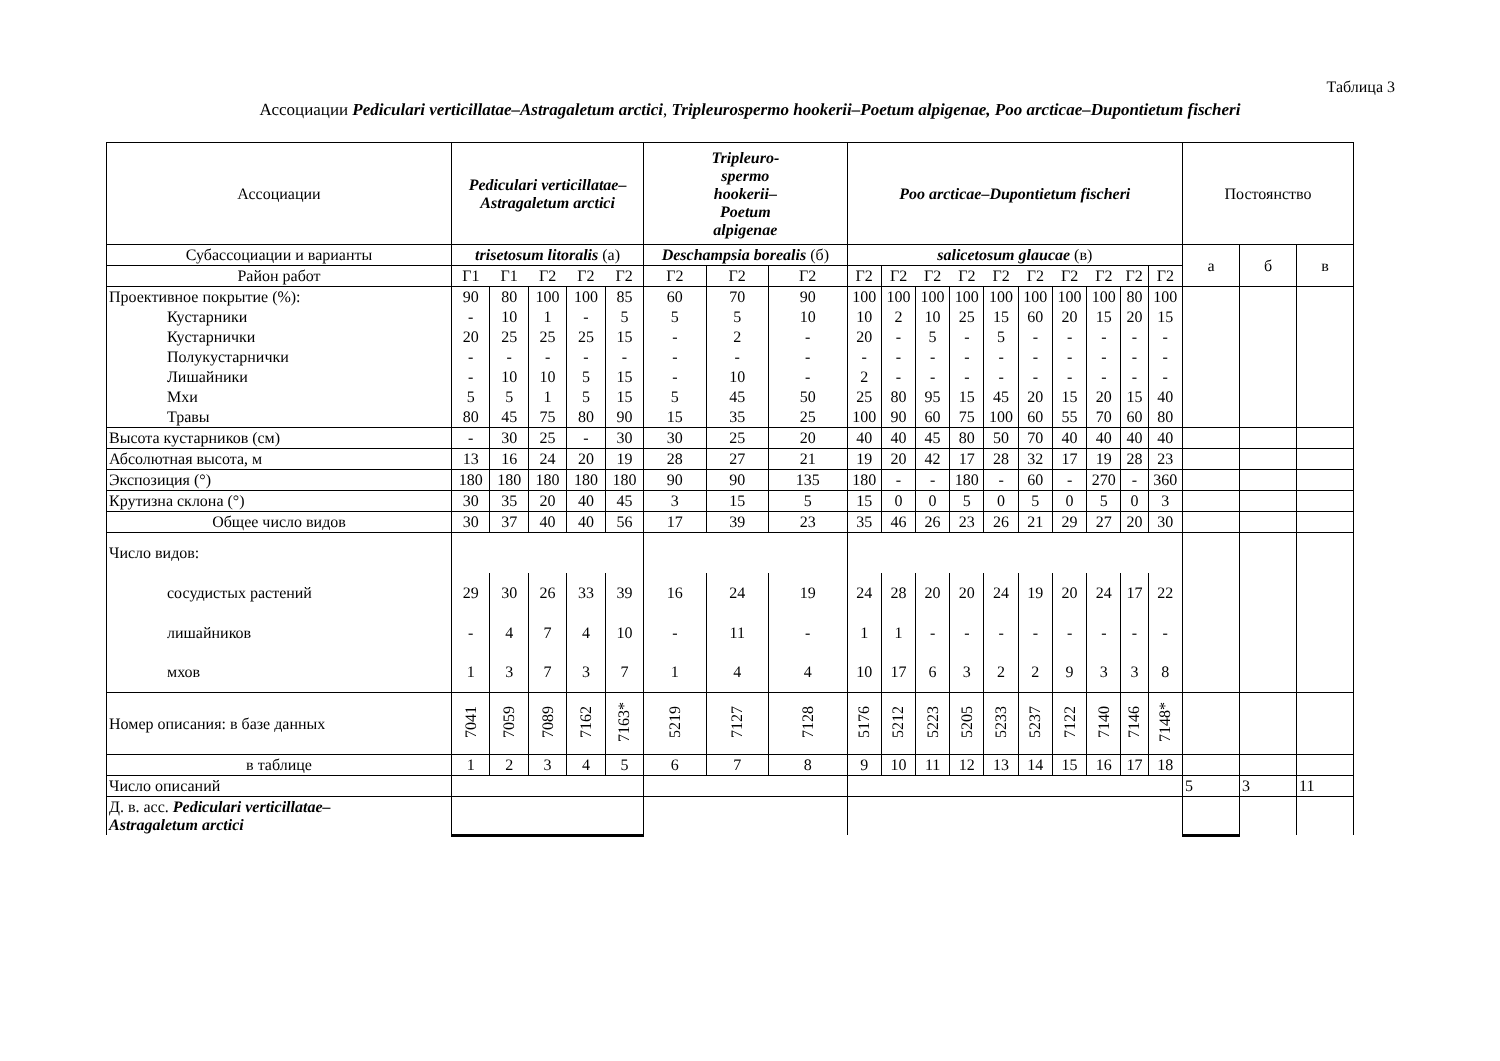Таблица 3
Ассоциации Pediculari verticillatae–Astragaletum arctici, Tripleurospermo hookerii–Poetum alpigenae, Poo arcticae–Dupontietum fischeri
| Ассоциации | Pediculari verticillatae– Astragaletum arctici | | | | | Tripleuro- spermo hookerii– Poetum alpigenae | | | Poo arcticae–Dupontietum fischeri | | | | | | | | | | Постоянство | | |
| --- | --- | --- | --- | --- | --- | --- | --- | --- | --- | --- | --- | --- | --- | --- | --- | --- | --- | --- | --- | --- | --- |
| Субассоциации и варианты | trisetosum litoralis (а) | | | | | Deschampsia borealis (б) | | | salicetosum glaucae (в) | | | | | | | | | | а | б | в |
| Район работ | Г1 | Г1 | Г2 | Г2 | Г2 | Г2 | Г2 | Г2 | Г2 | Г2 | Г2 | Г2 | Г2 | Г2 | Г2 | Г2 | Г2 | Г2 | | | |
| Проективное покрытие (%): | 90 | 80 | 100 | 100 | 85 | 60 | 70 | 90 | 100 | 100 | 100 | 100 | 100 | 100 | 100 | 100 | 80 | 100 | | | |
| Кустарники | - | 10 | 1 | - | 5 | 5 | 5 | 10 | 10 | 2 | 10 | 25 | 15 | 60 | 20 | 15 | 20 | 15 | | | |
| Кустарнички | 20 | 25 | 25 | 25 | 15 | - | 2 | - | 20 | - | 5 | - | 5 | - | - | - | - | - | | | |
| Полукустарнички | - | - | - | - | - | - | - | - | - | - | - | - | - | - | - | - | - | - | | | |
| Лишайники | - | 10 | 10 | 5 | 15 | - | 10 | - | 2 | - | - | - | - | - | - | - | - | - | | | |
| Мхи | 5 | 5 | 1 | 5 | 15 | 5 | 45 | 50 | 25 | 80 | 95 | 15 | 45 | 20 | 15 | 20 | 15 | 40 | | | |
| Травы | 80 | 45 | 75 | 80 | 90 | 15 | 35 | 25 | 100 | 90 | 60 | 75 | 100 | 60 | 55 | 70 | 60 | 80 | | | |
| Высота кустарников (см) | - | 30 | 25 | - | 30 | 30 | 25 | 20 | 40 | 40 | 45 | 80 | 50 | 70 | 40 | 40 | 40 | 40 | | | |
| Абсолютная высота, м | 13 | 16 | 24 | 20 | 19 | 28 | 27 | 21 | 19 | 20 | 42 | 17 | 28 | 32 | 17 | 19 | 28 | 23 | | | |
| Экспозиция (°) | 180 | 180 | 180 | 180 | 180 | 90 | 90 | 135 | 180 | - | - | 180 | - | 60 | - | 270 | - | 360 | | | |
| Крутизна склона (°) | 30 | 35 | 20 | 40 | 45 | 3 | 15 | 5 | 15 | 0 | 0 | 5 | 0 | 5 | 0 | 5 | 0 | 3 | | | |
| Общее число видов | 30 | 37 | 40 | 40 | 56 | 17 | 39 | 23 | 35 | 46 | 26 | 23 | 26 | 21 | 29 | 27 | 20 | 30 | | | |
| Число видов: | | | | | | | | | | | | | | | | | | | | | |
| сосудистых растений | 29 | 30 | 26 | 33 | 39 | 16 | 24 | 19 | 24 | 28 | 20 | 20 | 24 | 19 | 20 | 24 | 17 | 22 | | | |
| лишайников | - | 4 | 7 | 4 | 10 | - | 11 | - | 1 | 1 | - | - | - | - | - | - | - | - | | | |
| мхов | 1 | 3 | 7 | 3 | 7 | 1 | 4 | 4 | 10 | 17 | 6 | 3 | 2 | 2 | 9 | 3 | 3 | 8 | | | |
| Номер описания: в базе данных | 7041 | 7059 | 7089 | 7162 | 7163* | 5219 | 7127 | 7128 | 5176 | 5212 | 5223 | 5205 | 5233 | 5237 | 7122 | 7140 | 7146 | 7148* | | | |
| в таблице | 1 | 2 | 3 | 4 | 5 | 6 | 7 | 8 | 9 | 10 | 11 | 12 | 13 | 14 | 15 | 16 | 17 | 18 | | | |
| Число описаний | | | | | | | | | | | | | | | | | | | 5 | 3 | 11 |
| Д. в. асс. Pediculari verticillatae– Astragaletum arctici | | | | | | | | | | | | | | | | | | | | | |